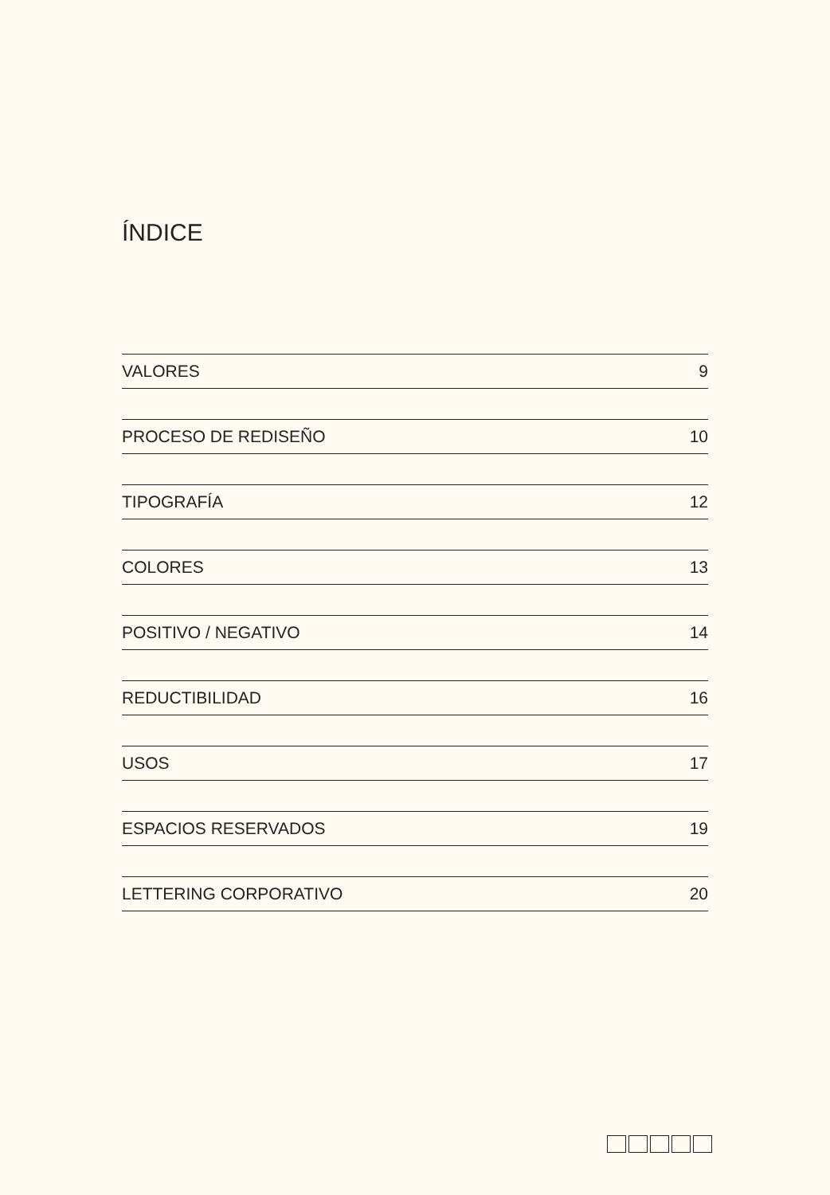ÍNDICE
VALORES 9
PROCESO DE REDISEÑO 10
TIPOGRAFÍA 12
COLORES 13
POSITIVO / NEGATIVO 14
REDUCTIBILIDAD 16
USOS 17
ESPACIOS RESERVADOS 19
LETTERING CORPORATIVO 20